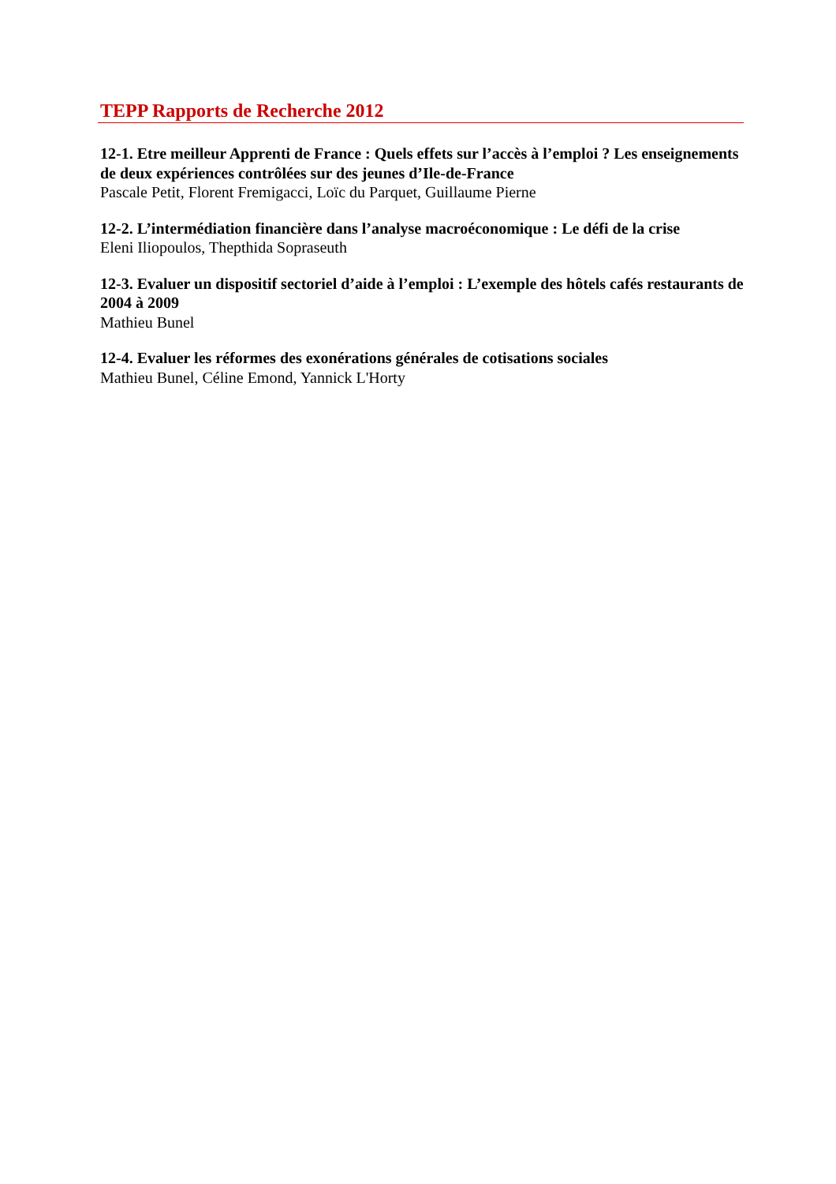TEPP Rapports de Recherche 2012
12-1. Etre meilleur Apprenti de France : Quels effets sur l’accès à l’emploi ? Les enseignements de deux expériences contrôlées sur des jeunes d’Ile-de-France
Pascale Petit, Florent Fremigacci, Loïc du Parquet, Guillaume Pierne
12-2. L’intermédiation financière dans l’analyse macroéconomique : Le défi de la crise
Eleni Iliopoulos, Thepthida Sopraseuth
12-3. Evaluer un dispositif sectoriel d’aide à l’emploi : L’exemple des hôtels cafés restaurants de 2004 à 2009
Mathieu Bunel
12-4. Evaluer les réformes des exonérations générales de cotisations sociales
Mathieu Bunel, Céline Emond, Yannick L'Horty